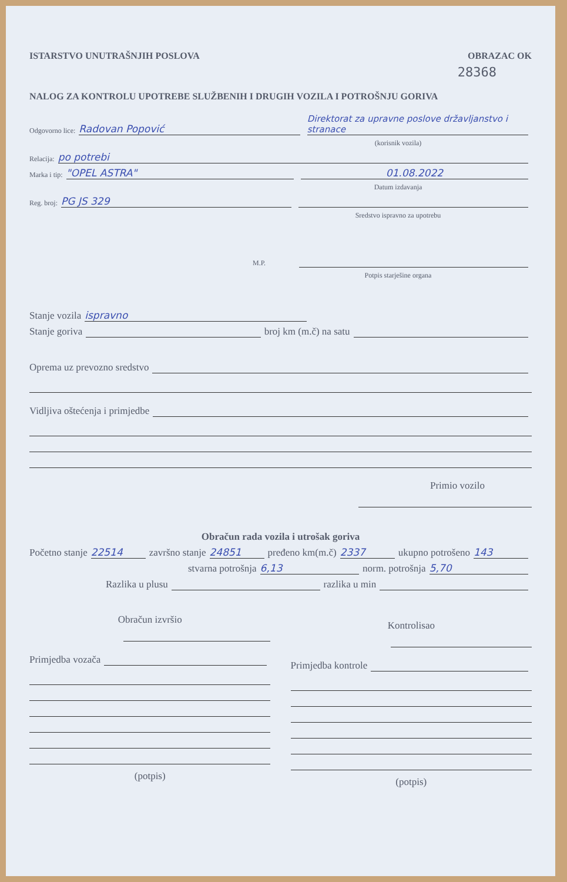ISTARSTVO UNUTRAŠNJIH POSLOVA OBRAZAC OK
28368
NALOG ZA KONTROLU UPOTREBE SLUŽBENIH I DRUGIH VOZILA I POTROŠNJU GORIVA
Odgovorno lice: Radovan Popović Direktorat za upravne poslove državljanstvo i stranace
(korisnik vozila)
Relacija: po potrebi
Marka i tip: "OPEL ASTRA" 01.08.2022
Datum izdavanja
Reg. broj: PG JS 329
Sredstvo ispravno za upotrebu
M.P.
Potpis starješine organa
Stanje vozila ispravno
Stanje goriva broj km (m.č) na satu
Oprema uz prevozno sredstvo
Vidljiva oštećenja i primjedbe
Primio vozilo
Obračun rada vozila i utrošak goriva
Početno stanje 22514 završno stanje 24851 pređeno km(m.č) 2337 ukupno potrošeno 143
stvarna potrošnja 6,13 norm. potrošnja 5,70
Razlika u plusu razlika u min
Obračun izvršio
Primjedba vozača
(potpis)
Kontrolisao
Primjedba kontrole
(potpis)